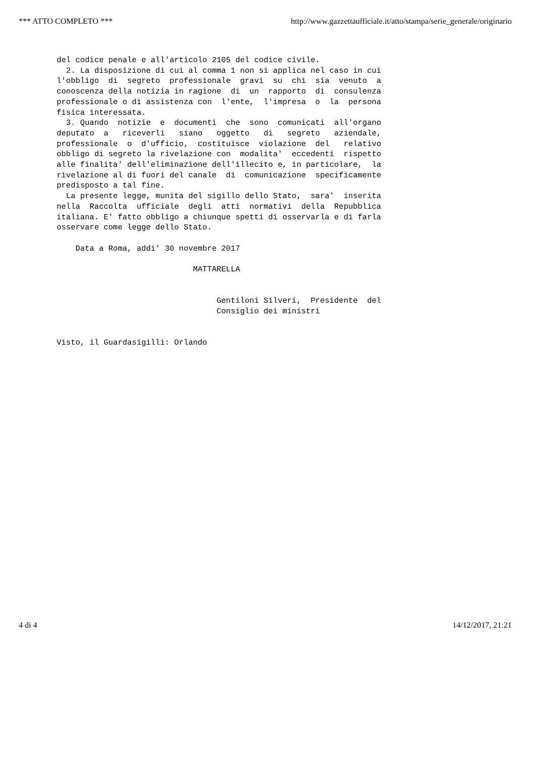*** ATTO COMPLETO *** http://www.gazzettaufficiale.it/atto/stampa/serie_generale/originario
del codice penale e all'articolo 2105 del codice civile. 2. La disposizione di cui al comma 1 non si applica nel caso in cui l'obbligo di segreto professionale gravi su chi sia venuto a conoscenza della notizia in ragione di un rapporto di consulenza professionale o di assistenza con l'ente, l'impresa o la persona fisica interessata. 3. Quando notizie e documenti che sono comunicati all'organo deputato a riceverli siano oggetto di segreto aziendale, professionale o d'ufficio, costituisce violazione del relativo obbligo di segreto la rivelazione con modalita' eccedenti rispetto alle finalita' dell'eliminazione dell'illecito e, in particolare, la rivelazione al di fuori del canale di comunicazione specificamente predisposto a tal fine. La presente legge, munita del sigillo dello Stato, sara' inserita nella Raccolta ufficiale degli atti normativi della Repubblica italiana. E' fatto obbligo a chiunque spetti di osservarla e di farla osservare come legge dello Stato. Data a Roma, addi' 30 novembre 2017 MATTARELLA Gentiloni Silveri, Presidente del Consiglio dei ministri Visto, il Guardasigilli: Orlando
4 di 4 14/12/2017, 21:21